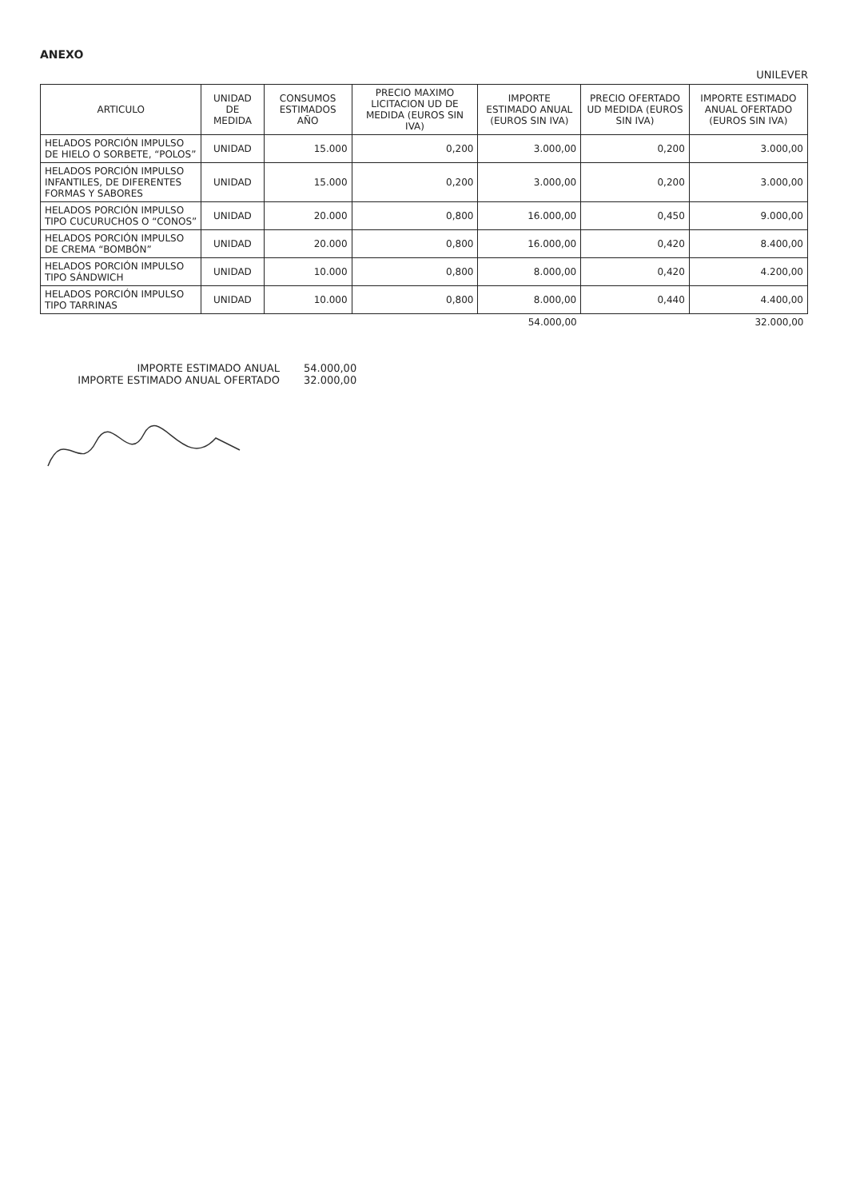ANEXO
UNILEVER
| ARTICULO | UNIDAD DE MEDIDA | CONSUMOS ESTIMADOS AÑO | PRECIO MAXIMO LICITACION UD DE MEDIDA (EUROS SIN IVA) | IMPORTE ESTIMADO ANUAL (EUROS SIN IVA) | PRECIO OFERTADO UD MEDIDA (EUROS SIN IVA) | IMPORTE ESTIMADO ANUAL OFERTADO (EUROS SIN IVA) |
| --- | --- | --- | --- | --- | --- | --- |
| HELADOS PORCIÓN IMPULSO DE HIELO O SORBETE, “POLOS” | UNIDAD | 15.000 | 0,200 | 3.000,00 | 0,200 | 3.000,00 |
| HELADOS PORCIÓN IMPULSO INFANTILES, DE DIFERENTES FORMAS Y SABORES | UNIDAD | 15.000 | 0,200 | 3.000,00 | 0,200 | 3.000,00 |
| HELADOS PORCIÓN IMPULSO TIPO CUCURUCHOS O “CONOS” | UNIDAD | 20.000 | 0,800 | 16.000,00 | 0,450 | 9.000,00 |
| HELADOS PORCIÓN IMPULSO DE CREMA “BOMBÓN” | UNIDAD | 20.000 | 0,800 | 16.000,00 | 0,420 | 8.400,00 |
| HELADOS PORCIÓN IMPULSO TIPO SÁNDWICH | UNIDAD | 10.000 | 0,800 | 8.000,00 | 0,420 | 4.200,00 |
| HELADOS PORCIÓN IMPULSO TIPO TARRINAS | UNIDAD | 10.000 | 0,800 | 8.000,00 | 0,440 | 4.400,00 |
| | | | | 54.000,00 | | 32.000,00 |
IMPORTE ESTIMADO ANUAL 54.000,00
IMPORTE ESTIMADO ANUAL OFERTADO 32.000,00